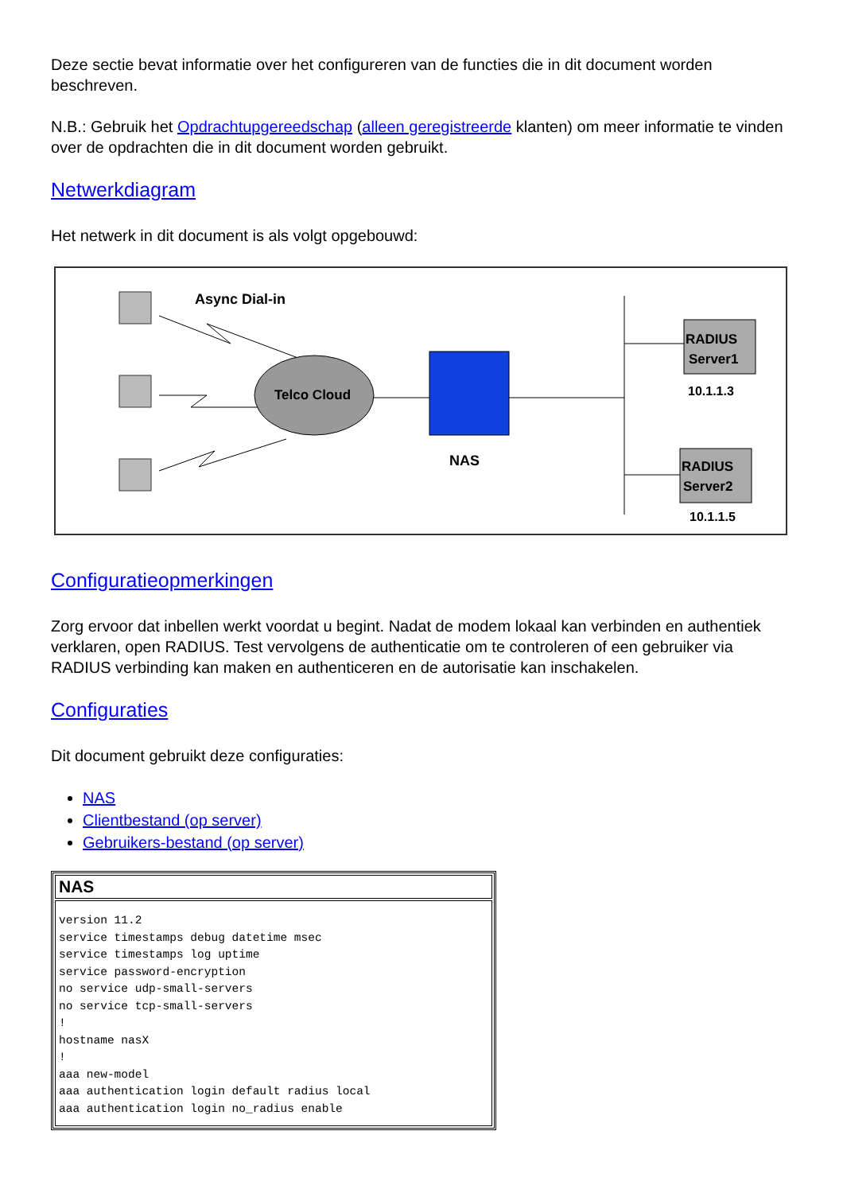Deze sectie bevat informatie over het configureren van de functies die in dit document worden beschreven.
N.B.: Gebruik het Opdrachtupgereedschap (alleen geregistreerde klanten) om meer informatie te vinden over de opdrachten die in dit document worden gebruikt.
Netwerkdiagram
Het netwerk in dit document is als volgt opgebouwd:
Async Dial-in
Telco Cloud
NAS
RADIUS
Server1
10.1.1.3
RADIUS
Server2
10.1.1.5
Configuratieopmerkingen
Zorg ervoor dat inbellen werkt voordat u begint. Nadat de modem lokaal kan verbinden en authentiek verklaren, open RADIUS. Test vervolgens de authenticatie om te controleren of een gebruiker via RADIUS verbinding kan maken en authenticeren en de autorisatie kan inschakelen.
Configuraties
Dit document gebruikt deze configuraties:
NAS
Clientbestand (op server)
Gebruikers-bestand (op server)
| NAS |
| --- |
| version 11.2 service timestamps debug datetime msec service timestamps log uptime service password-encryption no service udp-small-servers no service tcp-small-servers ! hostname nasX ! aaa new-model aaa authentication login default radius local aaa authentication login no_radius enable |